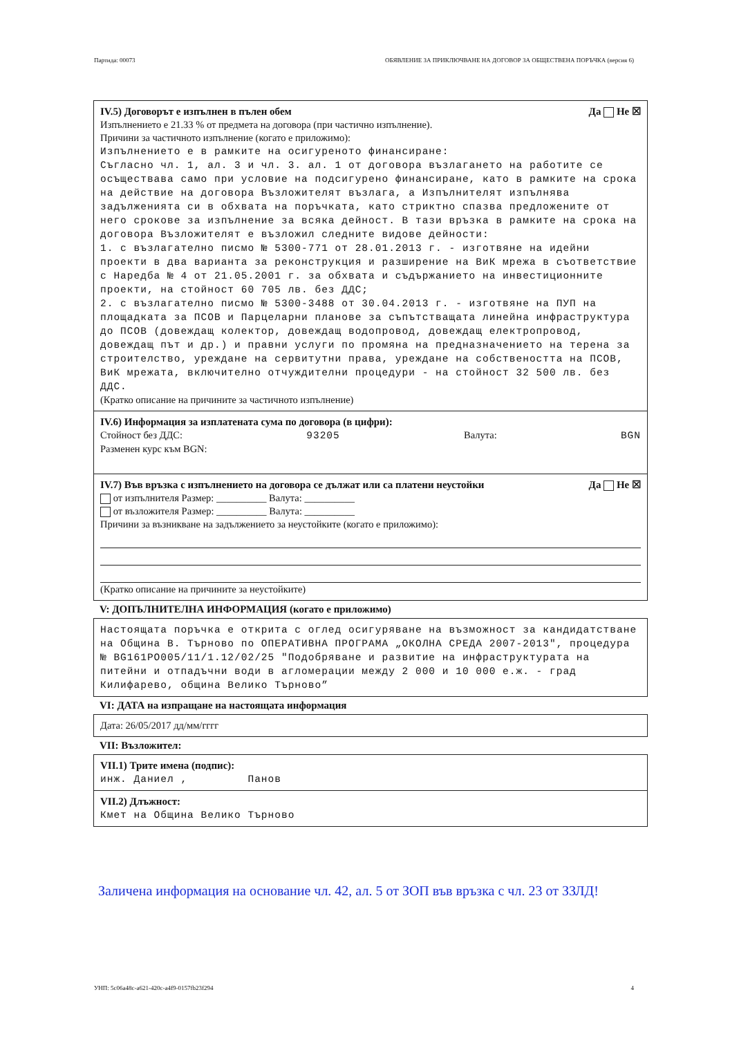Партида: 00073 ОБЯВЛЕНИЕ ЗА ПРИКЛЮЧВАНЕ НА ДОГОВОР ЗА ОБЩЕСТВЕНА ПОРЪЧКА (версия 6)
IV.5) Договорът е изпълнен в пълен обем Да Не ☒
Изпълнението е 21.33 % от предмета на договора (при частично изпълнение).
Причини за частичното изпълнение (когато е приложимо):
Изпълнението е в рамките на осигуреното финансиране:
Съгласно чл. 1, ал. 3 и чл. 3. ал. 1 от договора възлагането на работите се осъществава само при условие на подсигурено финансиране, като в рамките на срока на действие на договора Възложителят възлага, а Изпълнителят изпълнява задълженията си в обхвата на поръчката, като стриктно спазва предложените от него срокове за изпълнение за всяка дейност. В тази връзка в рамките на срока на договора Възложителят е възложил следните видове дейности:
1. с възлагателно писмо № 5300-771 от 28.01.2013 г. - изготвяне на идейни проекти в два варианта за реконструкция и разширение на ВиК мрежа в съответствие с Наредба № 4 от 21.05.2001 г. за обхвата и съдържанието на инвестиционните проекти, на стойност 60 705 лв. без ДДС;
2. с възлагателно писмо № 5300-3488 от 30.04.2013 г. - изготвяне на ПУП на площадката за ПСОВ и Парцеларни планове за съпътстващата линейна инфраструктура до ПСОВ (довеждащ колектор, довеждащ водопровод, довеждащ електропровод, довеждащ път и др.) и правни услуги по промяна на предназначението на терена за строителство, уреждане на сервитутни права, уреждане на собствеността на ПСОВ, ВиК мрежата, включително отчуждителни процедури - на стойност 32 500 лв. без ДДС.
(Кратко описание на причините за частичното изпълнение)
IV.6) Информация за изплатената сума по договора (в цифри):
Стойност без ДДС: 93205 Валута: BGN
Разменен курс към BGN:
IV.7) Във връзка с изпълнението на договора се дължат или са платени неустойки Да Не ☒
от изпълнителя Размер: __________ Валута: __________
от възложителя Размер: __________ Валута: __________
Причини за възникване на задължението за неустойките (когато е приложимо):
(Кратко описание на причините за неустойките)
V: ДОПЪЛНИТЕЛНА ИНФОРМАЦИЯ (когато е приложимо)
Настоящата поръчка е открита с оглед осигуряване на възможност за кандидатстване на Община В. Търново по ОПЕРАТИВНА ПРОГРАМА „ОКОЛНА СРЕДА 2007-2013", процедура № BG161PO005/11/1.12/02/25 "Подобряване и развитие на инфраструктурата на питейни и отпадъчни води в агломерации между 2 000 и 10 000 е.ж. - град Килифарево, община Велико Търново”
VI: ДАТА на изпращане на настоящата информация
Дата: 26/05/2017 дд/мм/гггг
VII: Възложител:
VII.1) Трите имена (подпис):
инж. Даниел , Панов
VII.2) Длъжност:
Кмет на Община Велико Търново
Заличена информация на основание чл. 42, ал. 5 от ЗОП във връзка с чл. 23 от ЗЗЛД!
УНП: 5c06a48c-a621-420c-a4f9-0157fb23f294 4